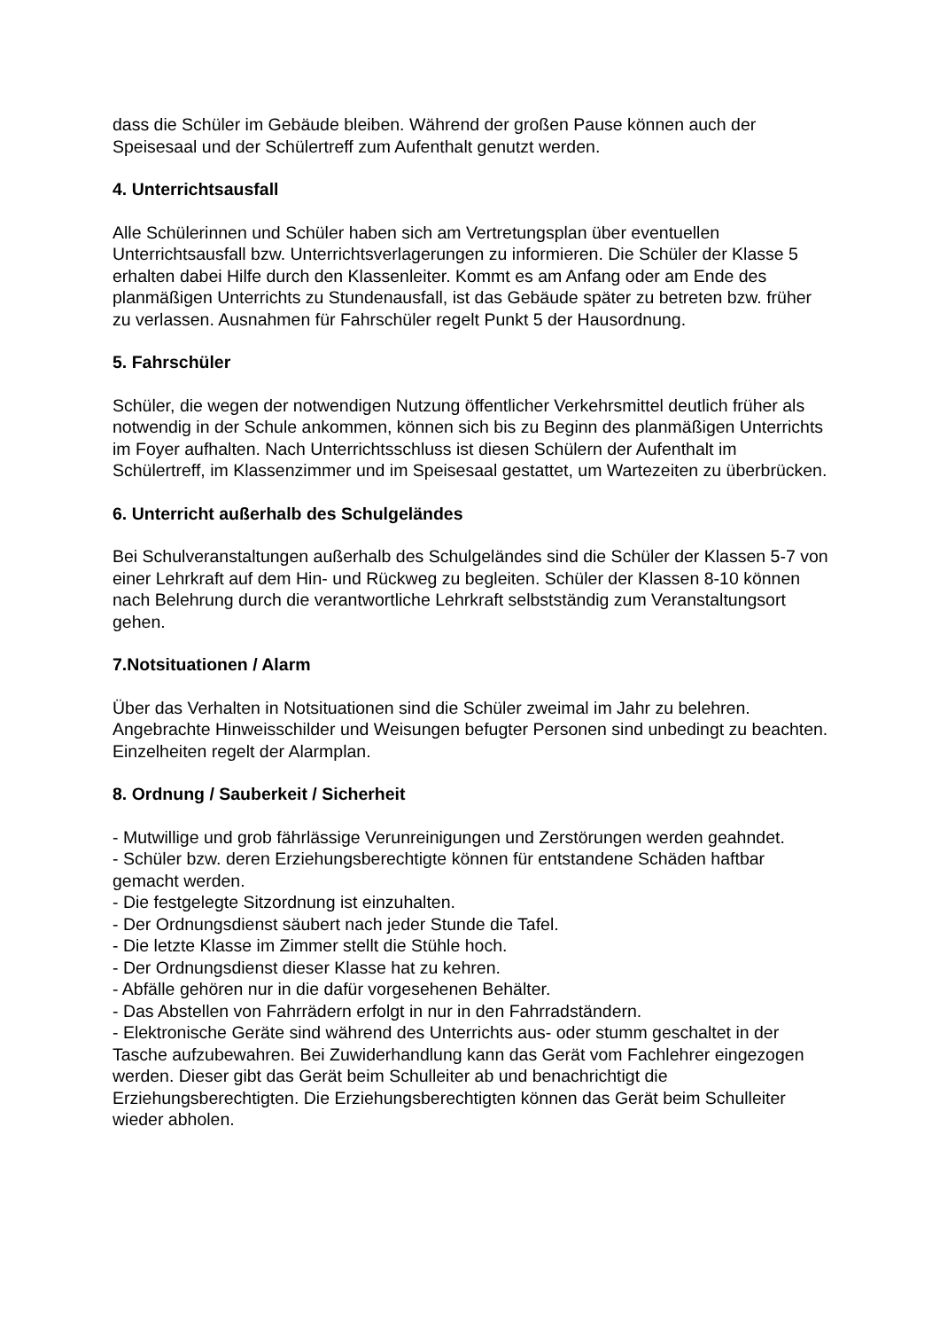dass die Schüler im Gebäude bleiben. Während der großen Pause können auch der Speisesaal und der Schülertreff zum Aufenthalt genutzt werden.
4. Unterrichtsausfall
Alle Schülerinnen und Schüler haben sich am Vertretungsplan über eventuellen Unterrichtsausfall bzw. Unterrichtsverlagerungen zu informieren. Die Schüler der Klasse 5 erhalten dabei Hilfe durch den Klassenleiter. Kommt es am Anfang oder am Ende des planmäßigen Unterrichts zu Stundenausfall, ist das Gebäude später zu betreten bzw. früher zu verlassen. Ausnahmen für Fahrschüler regelt Punkt 5 der Hausordnung.
5. Fahrschüler
Schüler, die wegen der notwendigen Nutzung öffentlicher Verkehrsmittel deutlich früher als notwendig in der Schule ankommen, können sich bis zu Beginn des planmäßigen Unterrichts im Foyer aufhalten. Nach Unterrichtsschluss ist diesen Schülern der Aufenthalt im Schülertreff, im Klassenzimmer und im Speisesaal gestattet, um Wartezeiten zu überbrücken.
6. Unterricht außerhalb des Schulgeländes
Bei Schulveranstaltungen außerhalb des Schulgeländes sind die Schüler der Klassen 5-7 von einer Lehrkraft auf dem Hin- und Rückweg zu begleiten. Schüler der Klassen 8-10 können nach Belehrung durch die verantwortliche Lehrkraft selbstständig zum Veranstaltungsort gehen.
7.Notsituationen / Alarm
Über das Verhalten in Notsituationen sind die Schüler zweimal im Jahr zu belehren. Angebrachte Hinweisschilder und Weisungen befugter Personen sind unbedingt zu beachten. Einzelheiten regelt der Alarmplan.
8. Ordnung / Sauberkeit / Sicherheit
- Mutwillige und grob fährlässige Verunreinigungen und Zerstörungen werden geahndet.
- Schüler bzw. deren Erziehungsberechtigte können für entstandene Schäden haftbar gemacht werden.
- Die festgelegte Sitzordnung ist einzuhalten.
- Der Ordnungsdienst säubert nach jeder Stunde die Tafel.
- Die letzte Klasse im Zimmer stellt die Stühle hoch.
- Der Ordnungsdienst dieser Klasse hat zu kehren.
- Abfälle gehören nur in die dafür vorgesehenen Behälter.
- Das Abstellen von Fahrrädern erfolgt in nur in den Fahrradständern.
- Elektronische Geräte sind während des Unterrichts aus- oder stumm geschaltet in der Tasche aufzubewahren. Bei Zuwiderhandlung kann das Gerät vom Fachlehrer eingezogen werden. Dieser gibt das Gerät beim Schulleiter ab und benachrichtigt die Erziehungsberechtigten. Die Erziehungsberechtigten können das Gerät beim Schulleiter wieder abholen.